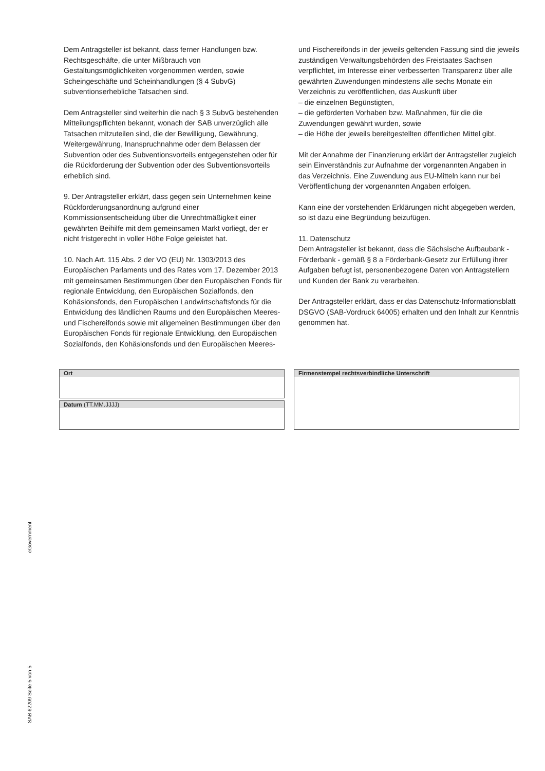Dem Antragsteller ist bekannt, dass ferner Handlungen bzw. Rechtsgeschäfte, die unter Mißbrauch von Gestaltungsmöglichkeiten vorgenommen werden, sowie Scheingeschäfte und Scheinhandlungen (§ 4 SubvG) subventionserhebliche Tatsachen sind.
Dem Antragsteller sind weiterhin die nach § 3 SubvG bestehenden Mitteilungspflichten bekannt, wonach der SAB unverzüglich alle Tatsachen mitzuteilen sind, die der Bewilligung, Gewährung, Weitergewährung, Inanspruchnahme oder dem Belassen der Subvention oder des Subventionsvorteils entgegenstehen oder für die Rückforderung der Subvention oder des Subventionsvorteils erheblich sind.
9. Der Antragsteller erklärt, dass gegen sein Unternehmen keine Rückforderungsanordnung aufgrund einer Kommissionsentscheidung über die Unrechtmäßigkeit einer gewährten Beihilfe mit dem gemeinsamen Markt vorliegt, der er nicht fristgerecht in voller Höhe Folge geleistet hat.
10. Nach Art. 115 Abs. 2 der VO (EU) Nr. 1303/2013 des Europäischen Parlaments und des Rates vom 17. Dezember 2013 mit gemeinsamen Bestimmungen über den Europäischen Fonds für regionale Entwicklung, den Europäischen Sozialfonds, den Kohäsionsfonds, den Europäischen Landwirtschaftsfonds für die Entwicklung des ländlichen Raums und den Europäischen Meeres- und Fischereifonds sowie mit allgemeinen Bestimmungen über den Europäischen Fonds für regionale Entwicklung, den Europäischen Sozialfonds, den Kohäsionsfonds und den Europäischen Meeres-
und Fischereifonds in der jeweils geltenden Fassung sind die jeweils zuständigen Verwaltungsbehörden des Freistaates Sachsen verpflichtet, im Interesse einer verbesserten Transparenz über alle gewährten Zuwendungen mindestens alle sechs Monate ein Verzeichnis zu veröffentlichen, das Auskunft über
– die einzelnen Begünstigten,
– die geförderten Vorhaben bzw. Maßnahmen, für die die Zuwendungen gewährt wurden, sowie
– die Höhe der jeweils bereitgestellten öffentlichen Mittel gibt.
Mit der Annahme der Finanzierung erklärt der Antragsteller zugleich sein Einverständnis zur Aufnahme der vorgenannten Angaben in das Verzeichnis. Eine Zuwendung aus EU-Mitteln kann nur bei Veröffentlichung der vorgenannten Angaben erfolgen.
Kann eine der vorstehenden Erklärungen nicht abgegeben werden, so ist dazu eine Begründung beizufügen.
11. Datenschutz
Dem Antragsteller ist bekannt, dass die Sächsische Aufbaubank - Förderbank - gemäß § 8 a Förderbank-Gesetz zur Erfüllung ihrer Aufgaben befugt ist, personenbezogene Daten von Antragstellern und Kunden der Bank zu verarbeiten.
Der Antragsteller erklärt, dass er das Datenschutz-Informationsblatt DSGVO (SAB-Vordruck 64005) erhalten und den Inhalt zur Kenntnis genommen hat.
Ort
Datum (TT.MM.JJJJ)
Firmenstempel rechtsverbindliche Unterschrift
eGovernment
SAB 62209 Seite 5 von 5